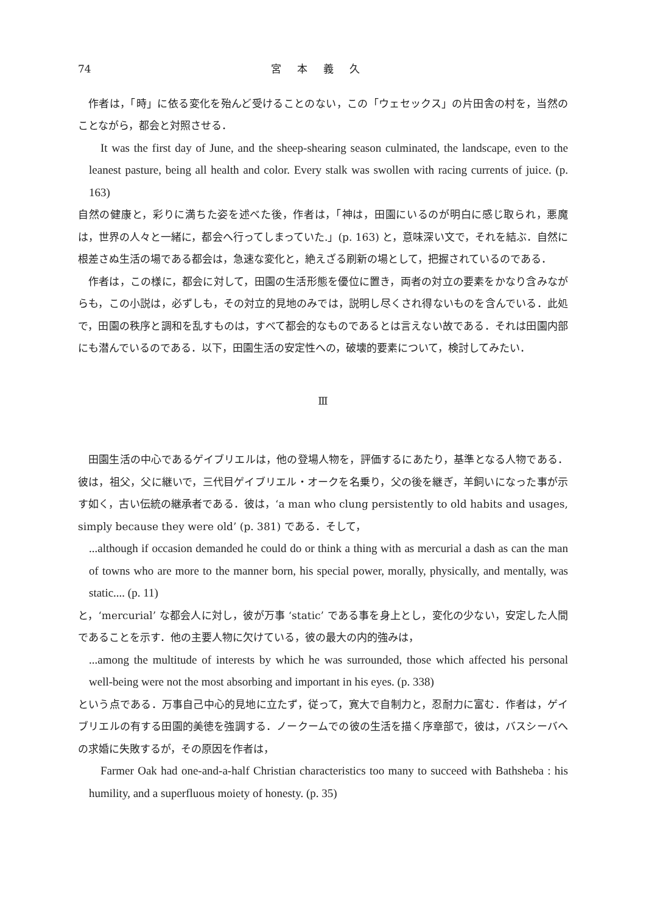74 宮本義久
作者は，「時」に依る変化を殆んど受けることのない，この「ウェセックス」の片田舎の村を，当然のことながら，都会と対照させる．
It was the first day of June, and the sheep-shearing season culminated, the landscape, even to the leanest pasture, being all health and color. Every stalk was swollen with racing currents of juice. (p. 163)
自然の健康と，彩りに満ちた姿を述べた後，作者は，「神は，田園にいるのが明白に感じ取られ，悪魔は，世界の人々と一緒に，都会へ行ってしまっていた.」(p. 163) と，意味深い文で，それを結ぶ．自然に根差さぬ生活の場である都会は，急速な変化と，絶えざる刷新の場として，把握されているのである．
作者は，この様に，都会に対して，田園の生活形態を優位に置き，両者の対立の要素をかなり含みながらも，この小説は，必ずしも，その対立的見地のみでは，説明し尽くされ得ないものを含んでいる．此処で，田園の秩序と調和を乱すものは，すべて都会的なものであるとは言えない故である．それは田園内部にも潜んでいるのである．以下，田園生活の安定性への，破壊的要素について，検討してみたい．
Ⅲ
田園生活の中心であるゲイブリエルは，他の登場人物を，評価するにあたり，基準となる人物である．彼は，祖父，父に継いで，三代目ゲイブリエル・オークを名乗り，父の後を継ぎ，羊飼いになった事が示す如く，古い伝統の継承者である．彼は，‘a man who clung persistently to old habits and usages, simply because they were old’ (p. 381) である．そして，
...although if occasion demanded he could do or think a thing with as mercurial a dash as can the man of towns who are more to the manner born, his special power, morally, physically, and mentally, was static.... (p. 11)
と，‘mercurial’ な都会人に対し，彼が万事 ‘static’ である事を身上とし，変化の少ない，安定した人間であることを示す．他の主要人物に欠けている，彼の最大の内的強みは，
...among the multitude of interests by which he was surrounded, those which affected his personal well-being were not the most absorbing and important in his eyes. (p. 338)
という点である．万事自己中心的見地に立たず，従って，寛大で自制力と，忍耐力に富む．作者は，ゲイブリエルの有する田園的美徳を強調する．ノークームでの彼の生活を描く序章部で，彼は，バスシーバへの求婚に失敗するが，その原因を作者は，
Farmer Oak had one-and-a-half Christian characteristics too many to succeed with Bathsheba : his humility, and a superfluous moiety of honesty. (p. 35)